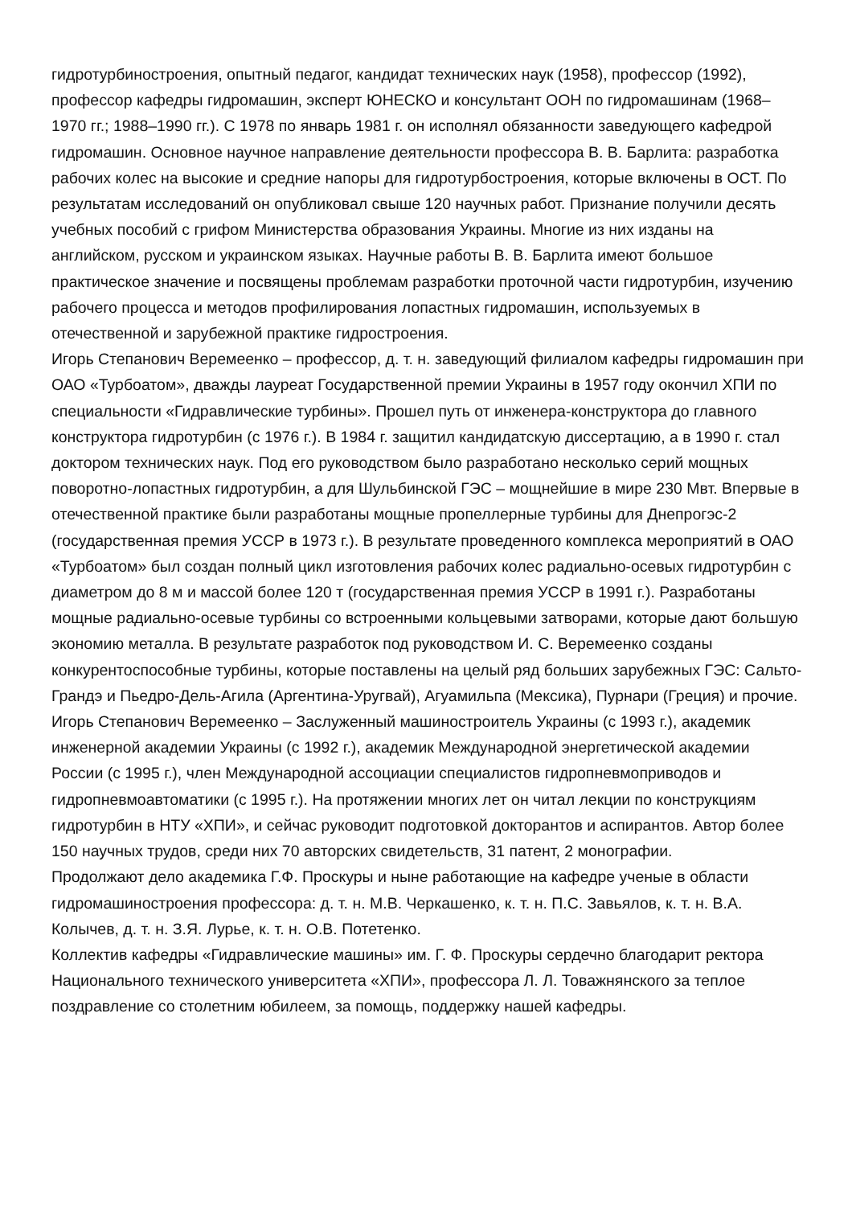гидротурбиностроения, опытный педагог, кандидат технических наук (1958), профессор (1992), профессор кафедры гидромашин, эксперт ЮНЕСКО и консультант ООН по гидромашинам (1968–1970 гг.; 1988–1990 гг.). С 1978 по январь 1981 г. он исполнял обязанности заведующего кафедрой гидромашин. Основное научное направление деятельности профессора В. В. Барлита: разработка рабочих колес на высокие и средние напоры для гидротурбостроения, которые включены в ОСТ. По результатам исследований он опубликовал свыше 120 научных работ. Признание получили десять учебных пособий с грифом Министерства образования Украины. Многие из них изданы на английском, русском и украинском языках. Научные работы В. В. Барлита имеют большое практическое значение и посвящены проблемам разработки проточной части гидротурбин, изучению рабочего процесса и методов профилирования лопастных гидромашин, используемых в отечественной и зарубежной практике гидростроения.
Игорь Степанович Веремеенко – профессор, д. т. н. заведующий филиалом кафедры гидромашин при ОАО «Турбоатом», дважды лауреат Государственной премии Украины в 1957 году окончил ХПИ по специальности «Гидравлические турбины». Прошел путь от инженера-конструктора до главного конструктора гидротурбин (с 1976 г.). В 1984 г. защитил кандидатскую диссертацию, а в 1990 г. стал доктором технических наук. Под его руководством было разработано несколько серий мощных поворотно-лопастных гидротурбин, а для Шульбинской ГЭС – мощнейшие в мире 230 Мвт. Впервые в отечественной практике были разработаны мощные пропеллерные турбины для Днепрогэс-2 (государственная премия УССР в 1973 г.). В результате проведенного комплекса мероприятий в ОАО «Турбоатом» был создан полный цикл изготовления рабочих колес радиально-осевых гидротурбин с диаметром до 8 м и массой более 120 т (государственная премия УССР в 1991 г.). Разработаны мощные радиально-осевые турбины со встроенными кольцевыми затворами, которые дают большую экономию металла. В результате разработок под руководством И. С. Веремеенко созданы конкурентоспособные турбины, которые поставлены на целый ряд больших зарубежных ГЭС: Сальто-Грандэ и Пьедро-Дель-Агила (Аргентина-Уругвай), Агуамильпа (Мексика), Пурнари (Греция) и прочие. Игорь Степанович Веремеенко – Заслуженный машиностроитель Украины (с 1993 г.), академик инженерной академии Украины (с 1992 г.), академик Международной энергетической академии России (с 1995 г.), член Международной ассоциации специалистов гидропневмоприводов и гидропневмоавтоматики (с 1995 г.). На протяжении многих лет он читал лекции по конструкциям гидротурбин в НТУ «ХПИ», и сейчас руководит подготовкой докторантов и аспирантов. Автор более 150 научных трудов, среди них 70 авторских свидетельств, 31 патент, 2 монографии.
Продолжают дело академика Г.Ф. Проскуры и ныне работающие на кафедре ученые в области гидромашиностроения профессора: д. т. н. М.В. Черкашенко, к. т. н. П.С. Завьялов, к. т. н. В.А. Колычев, д. т. н. З.Я. Лурье, к. т. н. О.В. Потетенко.
Коллектив кафедры «Гидравлические машины» им. Г. Ф. Проскуры сердечно благодарит ректора Национального технического университета «ХПИ», профессора Л. Л. Товажнянского за теплое поздравление со столетним юбилеем, за помощь, поддержку нашей кафедры.